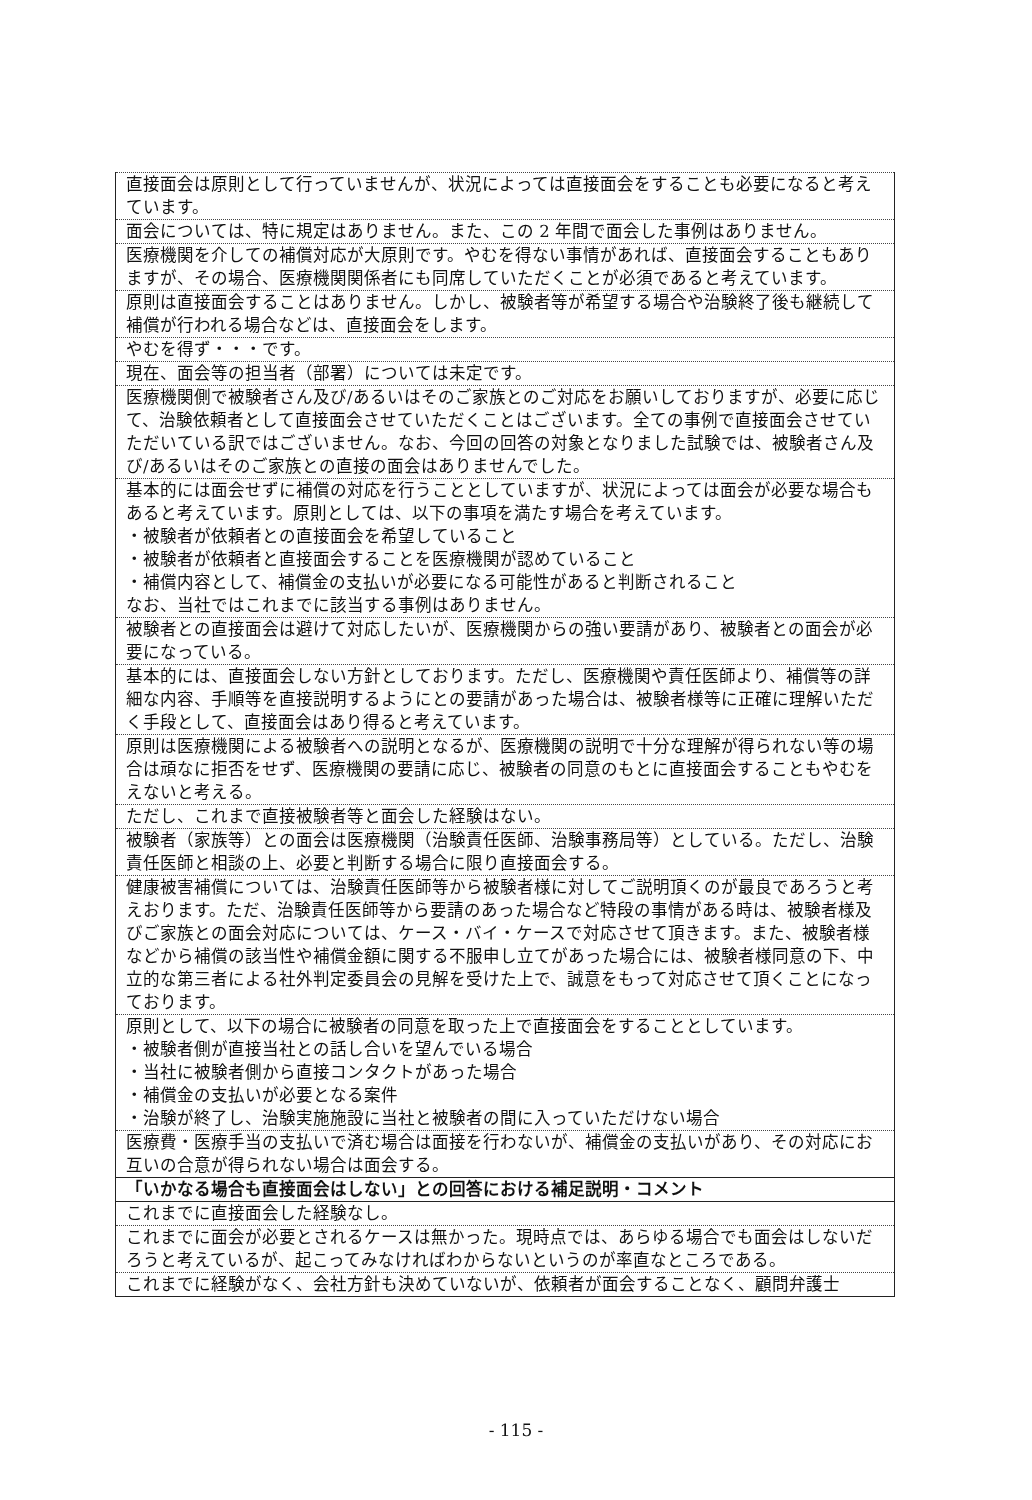| 直接面会は原則として行っていませんが、状況によっては直接面会をすることも必要になると考えています。 |
| 面会については、特に規定はありません。また、この 2 年間で面会した事例はありません。 |
| 医療機関を介しての補償対応が大原則です。やむを得ない事情があれば、直接面会することもありますが、その場合、医療機関関係者にも同席していただくことが必須であると考えています。 |
| 原則は直接面会することはありません。しかし、被験者等が希望する場合や治験終了後も継続して補償が行われる場合などは、直接面会をします。 |
| やむを得ず・・・です。 |
| 現在、面会等の担当者（部署）については未定です。 |
| 医療機関側で被験者さん及び/あるいはそのご家族とのご対応をお願いしておりますが、必要に応じて、治験依頼者として直接面会させていただくことはございます。全ての事例で直接面会させていただいている訳ではございません。なお、今回の回答の対象となりました試験では、被験者さん及び/あるいはそのご家族との直接の面会はありませんでした。 |
| 基本的には面会せずに補償の対応を行うこととしていますが、状況によっては面会が必要な場合もあると考えています。原則としては、以下の事項を満たす場合を考えています。 ・被験者が依頼者との直接面会を希望していること ・被験者が依頼者と直接面会することを医療機関が認めていること ・補償内容として、補償金の支払いが必要になる可能性があると判断されること なお、当社ではこれまでに該当する事例はありません。 |
| 被験者との直接面会は避けて対応したいが、医療機関からの強い要請があり、被験者との面会が必要になっている。 |
| 基本的には、直接面会しない方針としております。ただし、医療機関や責任医師より、補償等の詳細な内容、手順等を直接説明するようにとの要請があった場合は、被験者様等に正確に理解いただく手段として、直接面会はあり得ると考えています。 |
| 原則は医療機関による被験者への説明となるが、医療機関の説明で十分な理解が得られない等の場合は頑なに拒否をせず、医療機関の要請に応じ、被験者の同意のもとに直接面会することもやむをえないと考える。 |
| ただし、これまで直接被験者等と面会した経験はない。 |
| 被験者（家族等）との面会は医療機関（治験責任医師、治験事務局等）としている。ただし、治験責任医師と相談の上、必要と判断する場合に限り直接面会する。 |
| 健康被害補償については、治験責任医師等から被験者様に対してご説明頂くのが最良であろうと考えおります。ただ、治験責任医師等から要請のあった場合など特段の事情がある時は、被験者様及びご家族との面会対応については、ケース・バイ・ケースで対応させて頂きます。また、被験者様などから補償の該当性や補償金額に関する不服申し立てがあった場合には、被験者様同意の下、中立的な第三者による社外判定委員会の見解を受けた上で、誠意をもって対応させて頂くことになっております。 |
| 原則として、以下の場合に被験者の同意を取った上で直接面会をすることとしています。 ・被験者側が直接当社との話し合いを望んでいる場合 ・当社に被験者側から直接コンタクトがあった場合 ・補償金の支払いが必要となる案件 ・治験が終了し、治験実施施設に当社と被験者の間に入っていただけない場合 |
| 医療費・医療手当の支払いで済む場合は面接を行わないが、補償金の支払いがあり、その対応にお互いの合意が得られない場合は面会する。 |
| 「いかなる場合も直接面会はしない」との回答における補足説明・コメント |
| これまでに直接面会した経験なし。 |
| これまでに面会が必要とされるケースは無かった。現時点では、あらゆる場合でも面会はしないだろうと考えているが、起こってみなければわからないというのが率直なところである。 |
| これまでに経験がなく、会社方針も決めていないが、依頼者が面会することなく、顧問弁護士 |
- 115 -